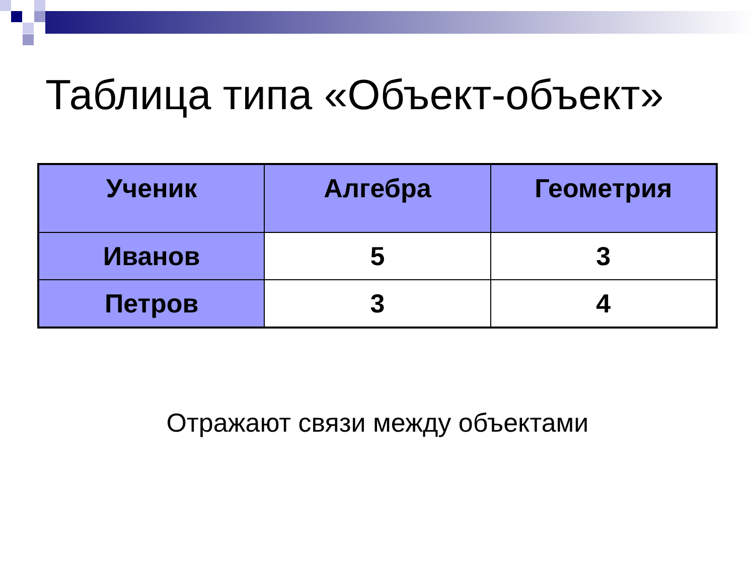Таблица типа «Объект-объект»
| Ученик | Алгебра | Геометрия |
| --- | --- | --- |
| Иванов | 5 | 3 |
| Петров | 3 | 4 |
Отражают связи между объектами